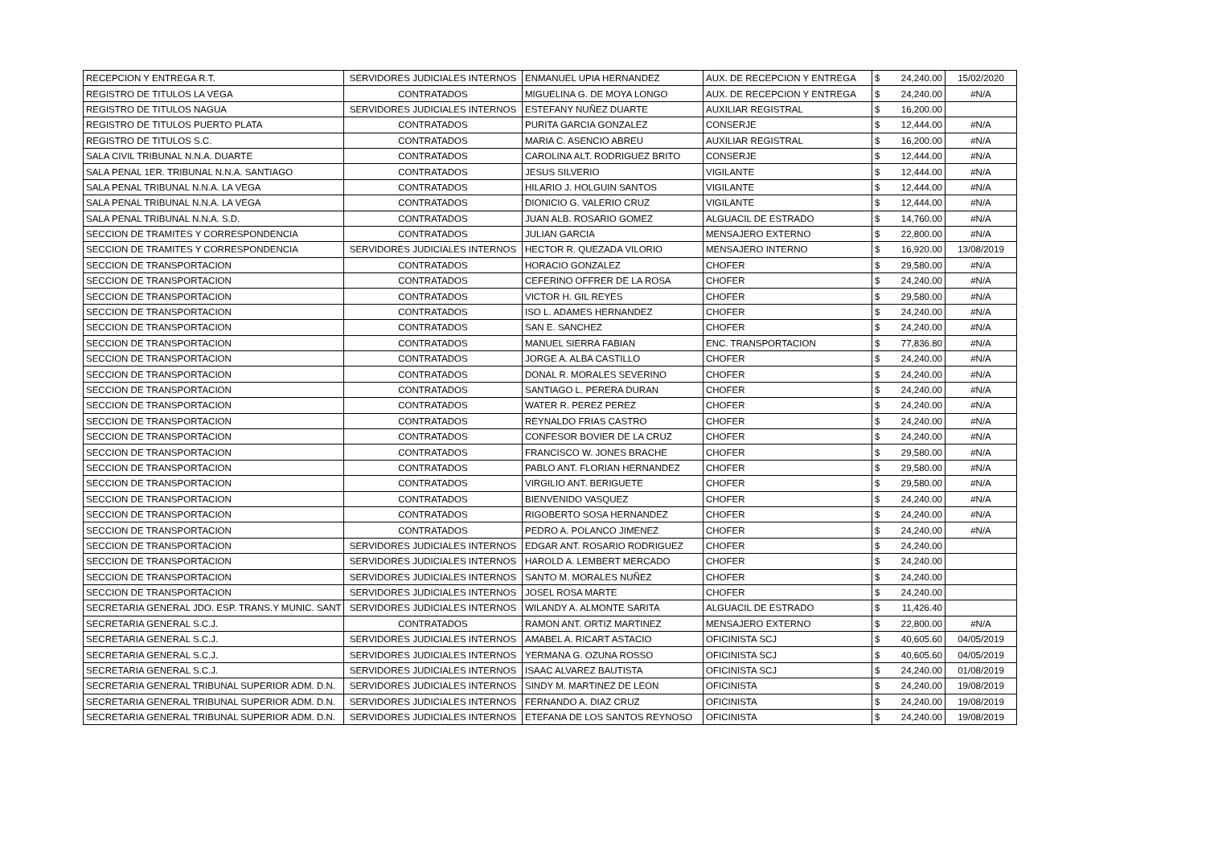| RECEPCION Y ENTREGA R.T. | SERVIDORES JUDICIALES INTERNOS | ENMANUEL UPIA HERNANDEZ | AUX. DE RECEPCION Y ENTREGA | $ | 24,240.00 | 15/02/2020 |
| REGISTRO DE TITULOS LA VEGA | CONTRATADOS | MIGUELINA G. DE MOYA LONGO | AUX. DE RECEPCION Y ENTREGA | $ | 24,240.00 | #N/A |
| REGISTRO DE TITULOS NAGUA | SERVIDORES JUDICIALES INTERNOS | ESTEFANY NUÑEZ DUARTE | AUXILIAR REGISTRAL | $ | 16,200.00 | |
| REGISTRO DE TITULOS PUERTO PLATA | CONTRATADOS | PURITA GARCIA GONZALEZ | CONSERJE | $ | 12,444.00 | #N/A |
| REGISTRO DE TITULOS S.C. | CONTRATADOS | MARIA C. ASENCIO ABREU | AUXILIAR REGISTRAL | $ | 16,200.00 | #N/A |
| SALA CIVIL TRIBUNAL N.N.A. DUARTE | CONTRATADOS | CAROLINA ALT. RODRIGUEZ BRITO | CONSERJE | $ | 12,444.00 | #N/A |
| SALA PENAL 1ER. TRIBUNAL N.N.A. SANTIAGO | CONTRATADOS | JESUS SILVERIO | VIGILANTE | $ | 12,444.00 | #N/A |
| SALA PENAL TRIBUNAL N.N.A. LA VEGA | CONTRATADOS | HILARIO J. HOLGUIN SANTOS | VIGILANTE | $ | 12,444.00 | #N/A |
| SALA PENAL TRIBUNAL N.N.A. LA VEGA | CONTRATADOS | DIONICIO G. VALERIO CRUZ | VIGILANTE | $ | 12,444.00 | #N/A |
| SALA PENAL TRIBUNAL N.N.A. S.D. | CONTRATADOS | JUAN ALB. ROSARIO GOMEZ | ALGUACIL DE ESTRADO | $ | 14,760.00 | #N/A |
| SECCION DE TRAMITES Y CORRESPONDENCIA | CONTRATADOS | JULIAN GARCIA | MENSAJERO EXTERNO | $ | 22,800.00 | #N/A |
| SECCION DE TRAMITES Y CORRESPONDENCIA | SERVIDORES JUDICIALES INTERNOS | HECTOR R. QUEZADA VILORIO | MENSAJERO INTERNO | $ | 16,920.00 | 13/08/2019 |
| SECCION DE TRANSPORTACION | CONTRATADOS | HORACIO GONZALEZ | CHOFER | $ | 29,580.00 | #N/A |
| SECCION DE TRANSPORTACION | CONTRATADOS | CEFERINO OFFRER DE LA ROSA | CHOFER | $ | 24,240.00 | #N/A |
| SECCION DE TRANSPORTACION | CONTRATADOS | VICTOR H. GIL REYES | CHOFER | $ | 29,580.00 | #N/A |
| SECCION DE TRANSPORTACION | CONTRATADOS | ISO L. ADAMES HERNANDEZ | CHOFER | $ | 24,240.00 | #N/A |
| SECCION DE TRANSPORTACION | CONTRATADOS | SAN E. SANCHEZ | CHOFER | $ | 24,240.00 | #N/A |
| SECCION DE TRANSPORTACION | CONTRATADOS | MANUEL SIERRA FABIAN | ENC. TRANSPORTACION | $ | 77,836.80 | #N/A |
| SECCION DE TRANSPORTACION | CONTRATADOS | JORGE A. ALBA CASTILLO | CHOFER | $ | 24,240.00 | #N/A |
| SECCION DE TRANSPORTACION | CONTRATADOS | DONAL R. MORALES SEVERINO | CHOFER | $ | 24,240.00 | #N/A |
| SECCION DE TRANSPORTACION | CONTRATADOS | SANTIAGO L. PERERA DURAN | CHOFER | $ | 24,240.00 | #N/A |
| SECCION DE TRANSPORTACION | CONTRATADOS | WATER R. PEREZ PEREZ | CHOFER | $ | 24,240.00 | #N/A |
| SECCION DE TRANSPORTACION | CONTRATADOS | REYNALDO FRIAS CASTRO | CHOFER | $ | 24,240.00 | #N/A |
| SECCION DE TRANSPORTACION | CONTRATADOS | CONFESOR BOVIER DE LA CRUZ | CHOFER | $ | 24,240.00 | #N/A |
| SECCION DE TRANSPORTACION | CONTRATADOS | FRANCISCO W. JONES BRACHE | CHOFER | $ | 29,580.00 | #N/A |
| SECCION DE TRANSPORTACION | CONTRATADOS | PABLO ANT. FLORIAN HERNANDEZ | CHOFER | $ | 29,580.00 | #N/A |
| SECCION DE TRANSPORTACION | CONTRATADOS | VIRGILIO ANT. BERIGUETE | CHOFER | $ | 29,580.00 | #N/A |
| SECCION DE TRANSPORTACION | CONTRATADOS | BIENVENIDO VASQUEZ | CHOFER | $ | 24,240.00 | #N/A |
| SECCION DE TRANSPORTACION | CONTRATADOS | RIGOBERTO SOSA HERNANDEZ | CHOFER | $ | 24,240.00 | #N/A |
| SECCION DE TRANSPORTACION | CONTRATADOS | PEDRO A. POLANCO JIMENEZ | CHOFER | $ | 24,240.00 | #N/A |
| SECCION DE TRANSPORTACION | SERVIDORES JUDICIALES INTERNOS | EDGAR ANT. ROSARIO RODRIGUEZ | CHOFER | $ | 24,240.00 | |
| SECCION DE TRANSPORTACION | SERVIDORES JUDICIALES INTERNOS | HAROLD A. LEMBERT MERCADO | CHOFER | $ | 24,240.00 | |
| SECCION DE TRANSPORTACION | SERVIDORES JUDICIALES INTERNOS | SANTO M. MORALES NUÑEZ | CHOFER | $ | 24,240.00 | |
| SECCION DE TRANSPORTACION | SERVIDORES JUDICIALES INTERNOS | JOSEL ROSA MARTE | CHOFER | $ | 24,240.00 | |
| SECRETARIA GENERAL JDO. ESP. TRANS.Y MUNIC. SANT | SERVIDORES JUDICIALES INTERNOS | WILANDY A. ALMONTE SARITA | ALGUACIL DE ESTRADO | $ | 11,426.40 | |
| SECRETARIA GENERAL S.C.J. | CONTRATADOS | RAMON ANT. ORTIZ MARTINEZ | MENSAJERO EXTERNO | $ | 22,800.00 | #N/A |
| SECRETARIA GENERAL S.C.J. | SERVIDORES JUDICIALES INTERNOS | AMABEL A. RICART ASTACIO | OFICINISTA SCJ | $ | 40,605.60 | 04/05/2019 |
| SECRETARIA GENERAL S.C.J. | SERVIDORES JUDICIALES INTERNOS | YERMANA G. OZUNA ROSSO | OFICINISTA SCJ | $ | 40,605.60 | 04/05/2019 |
| SECRETARIA GENERAL S.C.J. | SERVIDORES JUDICIALES INTERNOS | ISAAC ALVAREZ BAUTISTA | OFICINISTA SCJ | $ | 24,240.00 | 01/08/2019 |
| SECRETARIA GENERAL TRIBUNAL SUPERIOR ADM. D.N. | SERVIDORES JUDICIALES INTERNOS | SINDY M. MARTINEZ DE LEON | OFICINISTA | $ | 24,240.00 | 19/08/2019 |
| SECRETARIA GENERAL TRIBUNAL SUPERIOR ADM. D.N. | SERVIDORES JUDICIALES INTERNOS | FERNANDO A. DIAZ CRUZ | OFICINISTA | $ | 24,240.00 | 19/08/2019 |
| SECRETARIA GENERAL TRIBUNAL SUPERIOR ADM. D.N. | SERVIDORES JUDICIALES INTERNOS | ETEFANA DE LOS SANTOS REYNOSO | OFICINISTA | $ | 24,240.00 | 19/08/2019 |